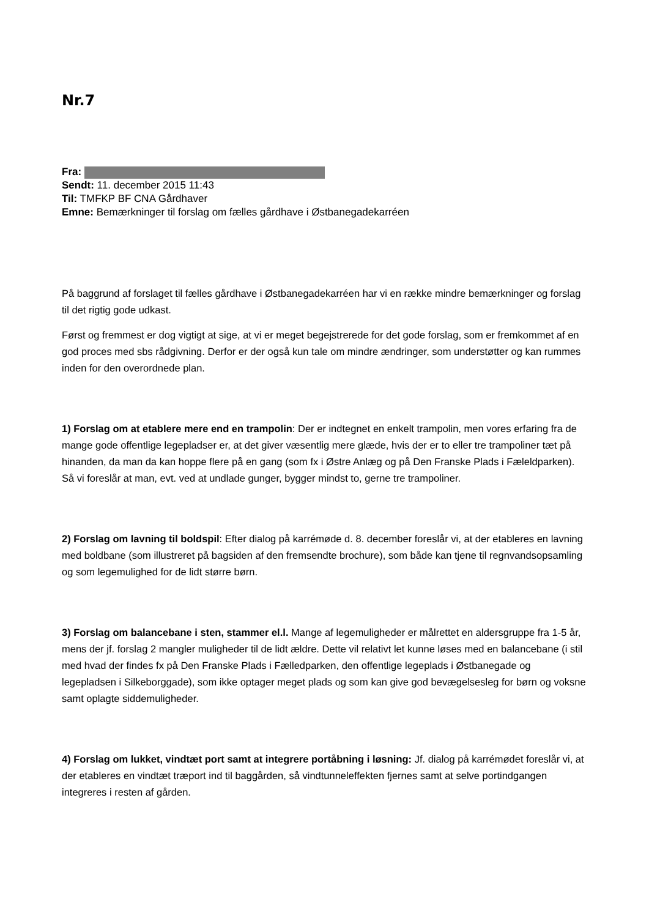Nr.7
Fra:
Sendt: 11. december 2015 11:43
Til: TMFKP BF CNA Gårdhaver
Emne: Bemærkninger til forslag om fælles gårdhave i Østbanegadekarréen
På baggrund af forslaget til fælles gårdhave i Østbanegadekarréen har vi en række mindre bemærkninger og forslag til det rigtig gode udkast.
Først og fremmest er dog vigtigt at sige, at vi er meget begejstrerede for det gode forslag, som er fremkommet af en god proces med sbs rådgivning. Derfor er der også kun tale om mindre ændringer, som understøtter og kan rummes inden for den overordnede plan.
1) Forslag om at etablere mere end en trampolin: Der er indtegnet en enkelt trampolin, men vores erfaring fra de mange gode offentlige legepladser er, at det giver væsentlig mere glæde, hvis der er to eller tre trampoliner tæt på hinanden, da man da kan hoppe flere på en gang (som fx i Østre Anlæg og på Den Franske Plads i Fæleldparken). Så vi foreslår at man, evt. ved at undlade gunger, bygger mindst to, gerne tre trampoliner.
2) Forslag om lavning til boldspil: Efter dialog på karrémøde d. 8. december foreslår vi, at der etableres en lavning med boldbane (som illustreret på bagsiden af den fremsendte brochure), som både kan tjene til regnvandsopsamling og som legemulighed for de lidt større børn.
3) Forslag om balancebane i sten, stammer el.l. Mange af legemuligheder er målrettet en aldersgruppe fra 1-5 år, mens der jf. forslag 2 mangler muligheder til de lidt ældre. Dette vil relativt let kunne løses med en balancebane (i stil med hvad der findes fx på Den Franske Plads i Fælledparken, den offentlige legeplads i Østbanegade og legepladsen i Silkeborggade), som ikke optager meget plads og som kan give god bevægelsesleg for børn og voksne samt oplagte siddemuligheder.
4) Forslag om lukket, vindtæt port samt at integrere portåbning i løsning: Jf. dialog på karrémødet foreslår vi, at der etableres en vindtæt træport ind til baggården, så vindtunneleffekten fjernes samt at selve portindgangen integreres i resten af gården.